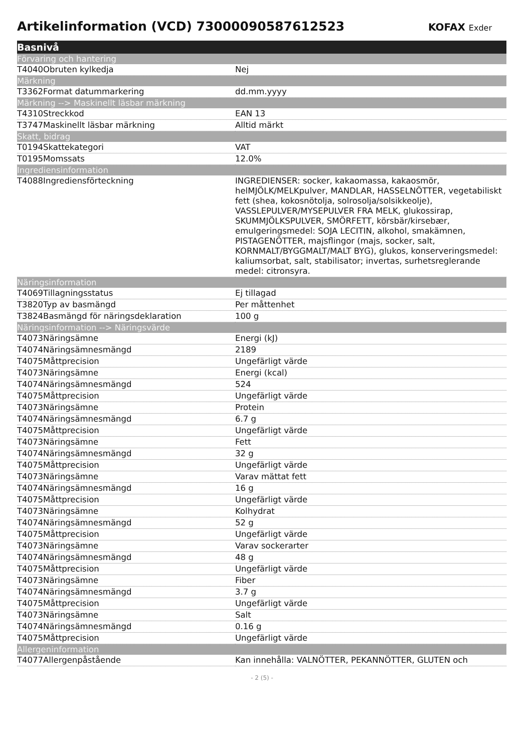Artikelinformation (VCD) 7300009058761252​3
KOFAX Exder
| Basnivå | |
| --- | --- |
| Förvaring och hantering | |
| T4040Obruten kylkedja | Nej |
| Märkning | |
| T3362Format datummarkering | dd.mm.yyyy |
| Märkning --> Maskinellt läsbar märkning | |
| T4310Streckkod | EAN 13 |
| T3747Maskinellt läsbar märkning | Alltid märkt |
| Skatt, bidrag | |
| T0194Skattekategori | VAT |
| T0195Momssats | 12.0% |
| Ingrediensinformation | |
| T4088Ingrediensförteckning | INGREDIENSER: socker, kakaomassa, kakaosmör, helMJÖLK/MELKpulver, MANDLAR, HASSELNÖTTER, vegetabiliskt fett (shea, kokosnötolja, solrosolja/solsikkeolje), VASSLEPULVER/MYSEPULVER FRA MELK, glukossirap, SKUMMJÖLKSPULVER, SMÖRFETT, körsbär/kirsebær, emulgeringsmedel: SOJA LECITIN, alkohol, smakämnen, PISTAGENÖTTER, majsflingor (majs, socker, salt, KORNMALT/BYGGMALT/MALT BYG), glukos, konserveringsmedel: kaliumsorbat, salt, stabilisator; invertas, surhetsreglerande medel: citronsyra. |
| Näringsinformation | |
| T4069Tillagningsstatus | Ej tillagad |
| T3820Typ av basmängd | Per måttenhet |
| T3824Basmängd för näringsdeklaration | 100 g |
| Näringsinformation --> Näringsvärde | |
| T4073Näringsämne | Energi (kJ) |
| T4074Näringsämnesmängd | 2189 |
| T4075Måttprecision | Ungefärligt värde |
| T4073Näringsämne | Energi (kcal) |
| T4074Näringsämnesmängd | 524 |
| T4075Måttprecision | Ungefärligt värde |
| T4073Näringsämne | Protein |
| T4074Näringsämnesmängd | 6.7 g |
| T4075Måttprecision | Ungefärligt värde |
| T4073Näringsämne | Fett |
| T4074Näringsämnesmängd | 32 g |
| T4075Måttprecision | Ungefärligt värde |
| T4073Näringsämne | Varav mättat fett |
| T4074Näringsämnesmängd | 16 g |
| T4075Måttprecision | Ungefärligt värde |
| T4073Näringsämne | Kolhydrat |
| T4074Näringsämnesmängd | 52 g |
| T4075Måttprecision | Ungefärligt värde |
| T4073Näringsämne | Varav sockerarter |
| T4074Näringsämnesmängd | 48 g |
| T4075Måttprecision | Ungefärligt värde |
| T4073Näringsämne | Fiber |
| T4074Näringsämnesmängd | 3.7 g |
| T4075Måttprecision | Ungefärligt värde |
| T4073Näringsämne | Salt |
| T4074Näringsämnesmängd | 0.16 g |
| T4075Måttprecision | Ungefärligt värde |
| Allergeninformation | |
| T4077Allergenpåstående | Kan innehålla: VALNÖTTER, PEKANNÖTTER, GLUTEN och |
- 2 (5) -